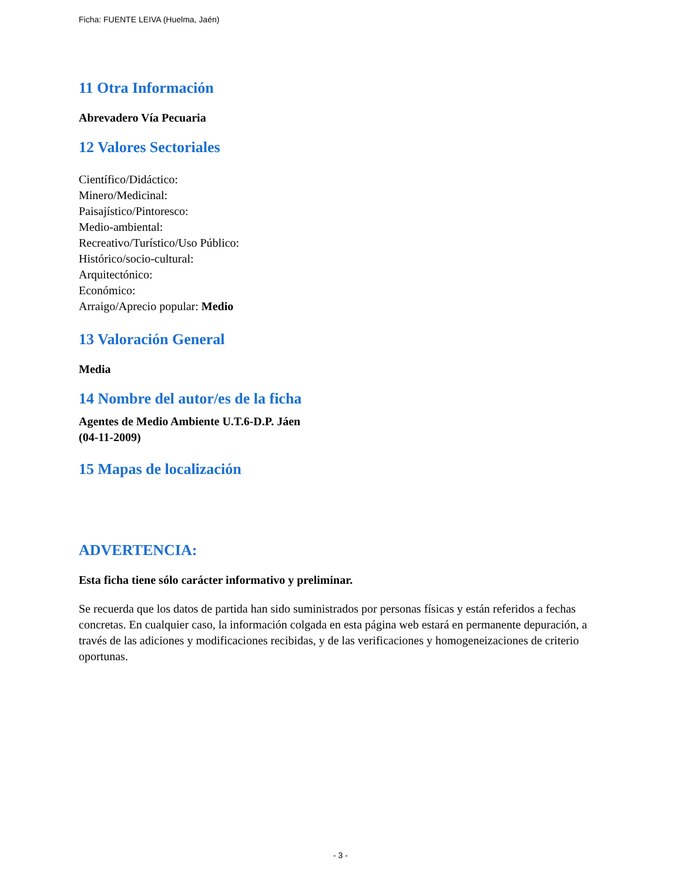Ficha: FUENTE LEIVA (Huelma, Jaén)
11 Otra Información
Abrevadero Vía Pecuaria
12 Valores Sectoriales
Científico/Didáctico:
Minero/Medicinal:
Paisajístico/Pintoresco:
Medio-ambiental:
Recreativo/Turístico/Uso Público:
Histórico/socio-cultural:
Arquitectónico:
Económico:
Arraigo/Aprecio popular: Medio
13 Valoración General
Media
14 Nombre del autor/es de la ficha
Agentes de Medio Ambiente U.T.6-D.P. Jáen
(04-11-2009)
15 Mapas de localización
ADVERTENCIA:
Esta ficha tiene sólo carácter informativo y preliminar.
Se recuerda que los datos de partida han sido suministrados por personas físicas y están referidos a fechas concretas. En cualquier caso, la información colgada en esta página web estará en permanente depuración, a través de las adiciones y modificaciones recibidas, y de las verificaciones y homogeneizaciones de criterio oportunas.
- 3 -